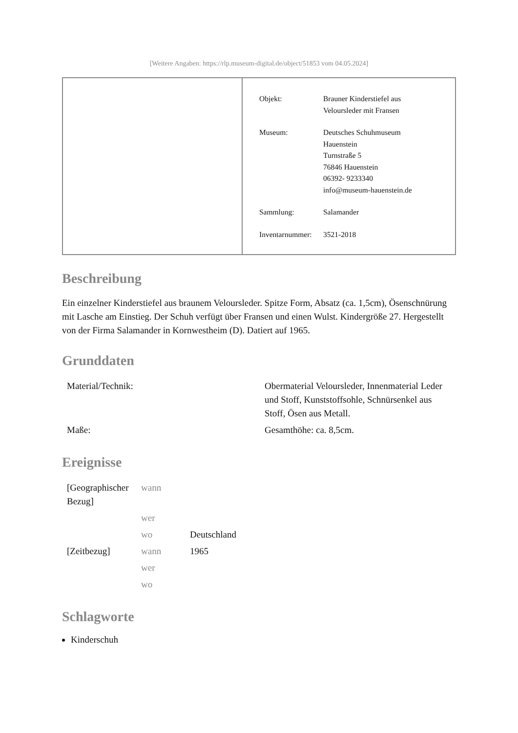[Weitere Angaben: https://rlp.museum-digital.de/object/51853 vom 04.05.2024]
| Objekt: | Brauner Kinderstiefel aus Veloursleder mit Fransen |
| Museum: | Deutsches Schuhmuseum Hauenstein Turnstraße 5 76846 Hauenstein 06392- 9233340 info@museum-hauenstein.de |
| Sammlung: | Salamander |
| Inventarnummer: | 3521-2018 |
Beschreibung
Ein einzelner Kinderstiefel aus braunem Veloursleder. Spitze Form, Absatz (ca. 1,5cm), Ösenschnürung mit Lasche am Einstieg. Der Schuh verfügt über Fransen und einen Wulst. Kindergröße 27. Hergestellt von der Firma Salamander in Kornwestheim (D). Datiert auf 1965.
Grunddaten
| Material/Technik: | Obermaterial Veloursleder, Innenmaterial Leder und Stoff, Kunststoffsohle, Schnürsenkel aus Stoff, Ösen aus Metall. |
| Maße: | Gesamthöhe: ca. 8,5cm. |
Ereignisse
| [Geographischer Bezug] | wann | |
| | wer | |
| | wo | Deutschland |
| [Zeitbezug] | wann | 1965 |
| | wer | |
| | wo | |
Schlagworte
Kinderschuh